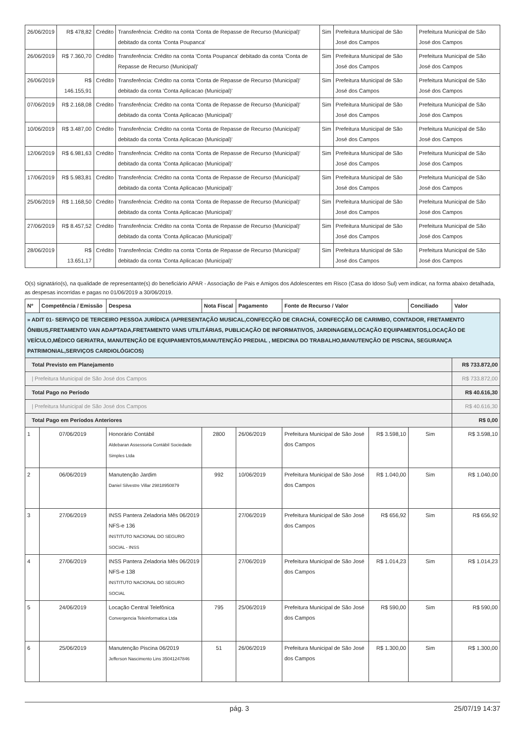| 26/06/2019 | R$ 478,82 | Crédito | Transferência: Crédito na conta 'Conta de Repasse de Recurso (Municipal)' debitado da conta 'Conta Poupanca' | Sim | Prefeitura Municipal de São José dos Campos | Prefeitura Municipal de São José dos Campos |
| 26/06/2019 | R$ 7.360,70 | Crédito | Transferência: Crédito na conta 'Conta Poupanca' debitado da conta 'Conta de Repasse de Recurso (Municipal)' | Sim | Prefeitura Municipal de São José dos Campos | Prefeitura Municipal de São José dos Campos |
| 26/06/2019 | R$ 146.155,91 | Crédito | Transferência: Crédito na conta 'Conta de Repasse de Recurso (Municipal)' debitado da conta 'Conta Aplicacao (Municipal)' | Sim | Prefeitura Municipal de São José dos Campos | Prefeitura Municipal de São José dos Campos |
| 07/06/2019 | R$ 2.168,08 | Crédito | Transferência: Crédito na conta 'Conta de Repasse de Recurso (Municipal)' debitado da conta 'Conta Aplicacao (Municipal)' | Sim | Prefeitura Municipal de São José dos Campos | Prefeitura Municipal de São José dos Campos |
| 10/06/2019 | R$ 3.487,00 | Crédito | Transferência: Crédito na conta 'Conta de Repasse de Recurso (Municipal)' debitado da conta 'Conta Aplicacao (Municipal)' | Sim | Prefeitura Municipal de São José dos Campos | Prefeitura Municipal de São José dos Campos |
| 12/06/2019 | R$ 6.981,63 | Crédito | Transferência: Crédito na conta 'Conta de Repasse de Recurso (Municipal)' debitado da conta 'Conta Aplicacao (Municipal)' | Sim | Prefeitura Municipal de São José dos Campos | Prefeitura Municipal de São José dos Campos |
| 17/06/2019 | R$ 5.983,81 | Crédito | Transferência: Crédito na conta 'Conta de Repasse de Recurso (Municipal)' debitado da conta 'Conta Aplicacao (Municipal)' | Sim | Prefeitura Municipal de São José dos Campos | Prefeitura Municipal de São José dos Campos |
| 25/06/2019 | R$ 1.168,50 | Crédito | Transferência: Crédito na conta 'Conta de Repasse de Recurso (Municipal)' debitado da conta 'Conta Aplicacao (Municipal)' | Sim | Prefeitura Municipal de São José dos Campos | Prefeitura Municipal de São José dos Campos |
| 27/06/2019 | R$ 8.457,52 | Crédito | Transferência: Crédito na conta 'Conta de Repasse de Recurso (Municipal)' debitado da conta 'Conta Aplicacao (Municipal)' | Sim | Prefeitura Municipal de São José dos Campos | Prefeitura Municipal de São José dos Campos |
| 28/06/2019 | R$ 13.651,17 | Crédito | Transferência: Crédito na conta 'Conta de Repasse de Recurso (Municipal)' debitado da conta 'Conta Aplicacao (Municipal)' | Sim | Prefeitura Municipal de São José dos Campos | Prefeitura Municipal de São José dos Campos |
O(s) signatário(s), na qualidade de representante(s) do beneficiário APAR - Associação de Pais e Amigos dos Adolescentes em Risco (Casa do Idoso Sul) vem indicar, na forma abaixo detalhada, as despesas incorridas e pagas no 01/06/2019 a 30/06/2019.
| Nº | Competência / Emissão | Despesa | Nota Fiscal | Pagamento | Fonte de Recurso / Valor | | Conciliado | Valor |
| --- | --- | --- | --- | --- | --- | --- | --- | --- |
| » ADIT 01- SERVIÇO DE TERCEIRO PESSOA JURÍDICA (APRESENTAÇÃO MUSICAL,CONFECÇÃO DE CRACHÁ, CONFECÇÃO DE CARIMBO, CONTADOR, FRETAMENTO ÔNIBUS,FRETAMENTO VAN ADAPTADA,FRETAMENTO VANS UTILITÁRIAS, PUBLICAÇÃO DE INFORMATIVOS, JARDINAGEM,LOCAÇÃO EQUIPAMENTOS,LOCAÇÃO DE VEÍCULO,MÉDICO GERIATRA, MANUTENÇÃO DE EQUIPAMENTOS,MANUTENÇÃO PREDIAL , MEDICINA DO TRABALHO,MANUTENÇÃO DE PISCINA, SEGURANÇA PATRIMONIAL,SERVIÇOS CARDIOLÓGICOS) | | | | | | | | |
| Total Previsto em Planejamento | | | | | | | | R$ 733.872,00 |
| / Prefeitura Municipal de São José dos Campos | | | | | | | | R$ 733.872,00 |
| Total Pago no Período | | | | | | | | R$ 40.616,30 |
| / Prefeitura Municipal de São José dos Campos | | | | | | | | R$ 40.616,30 |
| Total Pago em Períodos Anteriores | | | | | | | | R$ 0,00 |
| 1 | 07/06/2019 | Honorário Contábil Aldebaran Assessoria Contábil Sociedade Simples Ltda | 2800 | 26/06/2019 | Prefeitura Municipal de São José dos Campos | R$ 3.598,10 | Sim | R$ 3.598,10 |
| 2 | 06/06/2019 | Manutenção Jardim Daniel Silvestre Villar 29818950879 | 992 | 10/06/2019 | Prefeitura Municipal de São José dos Campos | R$ 1.040,00 | Sim | R$ 1.040,00 |
| 3 | 27/06/2019 | INSS Pantera Zeladoria Mês 06/2019 NFS-e 136 INSTITUTO NACIONAL DO SEGURO SOCIAL - INSS | | 27/06/2019 | Prefeitura Municipal de São José dos Campos | R$ 656,92 | Sim | R$ 656,92 |
| 4 | 27/06/2019 | INSS Pantera Zeladoria Mês 06/2019 NFS-e 138 INSTITUTO NACIONAL DO SEGURO SOCIAL | | 27/06/2019 | Prefeitura Municipal de São José dos Campos | R$ 1.014,23 | Sim | R$ 1.014,23 |
| 5 | 24/06/2019 | Locação Central Telefônica Convergencia Teleinformatica Ltda | 795 | 25/06/2019 | Prefeitura Municipal de São José dos Campos | R$ 590,00 | Sim | R$ 590,00 |
| 6 | 25/06/2019 | Manutenção Piscina 06/2019 Jefferson Nascimento Lins 35041247846 | 51 | 26/06/2019 | Prefeitura Municipal de São José dos Campos | R$ 1.300,00 | Sim | R$ 1.300,00 |
pág. 3 25/07/19 14:37